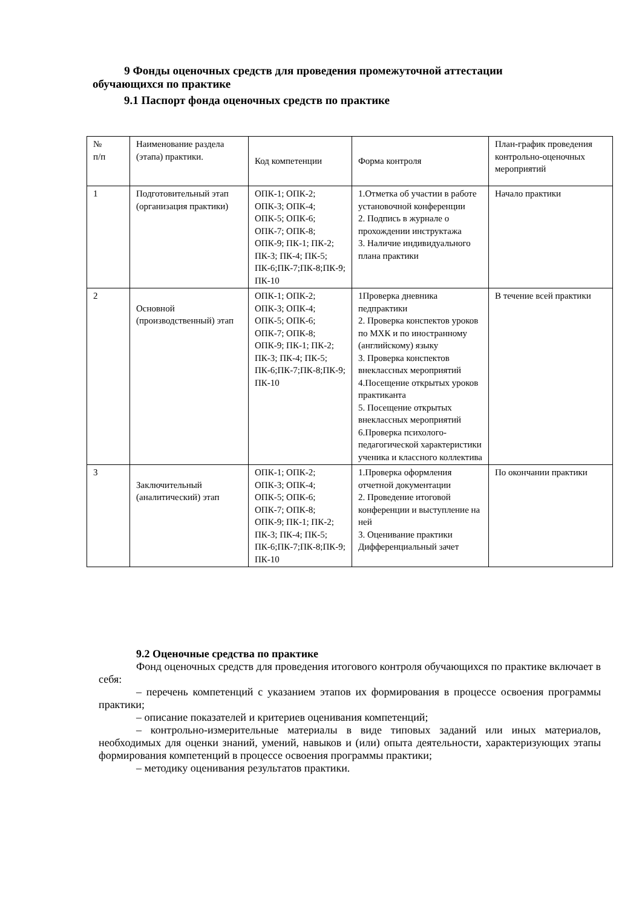9 Фонды оценочных средств для проведения промежуточной аттестации обучающихся по практике
9.1 Паспорт фонда оценочных средств по практике
| № п/п | Наименование раздела (этапа) практики. | Код компетенции | Форма контроля | План-график проведения контрольно-оценочных мероприятий |
| 1 | Подготовительный этап (организация практики) | ОПК-1; ОПК-2; ОПК-3; ОПК-4; ОПК-5; ОПК-6; ОПК-7; ОПК-8; ОПК-9; ПК-1; ПК-2; ПК-3; ПК-4; ПК-5; ПК-6;ПК-7;ПК-8;ПК-9; ПК-10 | 1.Отметка об участии в работе установочной конференции 2. Подпись в журнале о прохождении инструктажа 3. Наличие индивидуального плана практики | Начало практики |
| 2 | Основной (производственный) этап | ОПК-1; ОПК-2; ОПК-3; ОПК-4; ОПК-5; ОПК-6; ОПК-7; ОПК-8; ОПК-9; ПК-1; ПК-2; ПК-3; ПК-4; ПК-5; ПК-6;ПК-7;ПК-8;ПК-9; ПК-10 | 1Проверка дневника педпрактики 2. Проверка конспектов уроков по МХК и по иностранному (английскому) языку 3. Проверка конспектов внеклассных мероприятий 4.Посещение открытых уроков практиканта 5. Посещение открытых внеклассных мероприятий 6.Проверка психолого-педагогической характеристики ученика и классного коллектива | В течение всей практики |
| 3 | Заключительный (аналитический) этап | ОПК-1; ОПК-2; ОПК-3; ОПК-4; ОПК-5; ОПК-6; ОПК-7; ОПК-8; ОПК-9; ПК-1; ПК-2; ПК-3; ПК-4; ПК-5; ПК-6;ПК-7;ПК-8;ПК-9; ПК-10 | 1.Проверка оформления отчетной документации 2. Проведение итоговой конференции и выступление на ней 3. Оценивание практики Дифференциальный зачет | По окончании практики |
9.2 Оценочные средства по практике
Фонд оценочных средств для проведения итогового контроля обучающихся по практике включает в себя:
– перечень компетенций с указанием этапов их формирования в процессе освоения программы практики;
– описание показателей и критериев оценивания компетенций;
– контрольно-измерительные материалы в виде типовых заданий или иных материалов, необходимых для оценки знаний, умений, навыков и (или) опыта деятельности, характеризующих этапы формирования компетенций в процессе освоения программы практики;
– методику оценивания результатов практики.